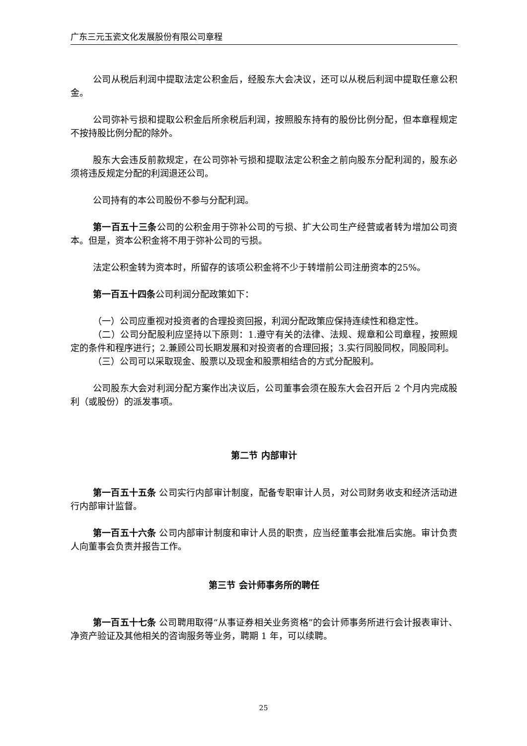广东三元玉瓷文化发展股份有限公司章程
公司从税后利润中提取法定公积金后，经股东大会决议，还可以从税后利润中提取任意公积金。
公司弥补亏损和提取公积金后所余税后利润，按照股东持有的股份比例分配，但本章程规定不按持股比例分配的除外。
股东大会违反前款规定，在公司弥补亏损和提取法定公积金之前向股东分配利润的，股东必须将违反规定分配的利润退还公司。
公司持有的本公司股份不参与分配利润。
第一百五十三条公司的公积金用于弥补公司的亏损、扩大公司生产经营或者转为增加公司资本。但是，资本公积金将不用于弥补公司的亏损。
法定公积金转为资本时，所留存的该项公积金将不少于转增前公司注册资本的25%。
第一百五十四条公司利润分配政策如下：
（一）公司应重视对投资者的合理投资回报，利润分配政策应保持连续性和稳定性。
（二）公司分配股利应坚持以下原则：1.遵守有关的法律、法规、规章和公司章程，按照规定的条件和程序进行；2.兼顾公司长期发展和对投资者的合理回报；3.实行同股同权，同股同利。
（三）公司可以采取现金、股票以及现金和股票相结合的方式分配股利。
公司股东大会对利润分配方案作出决议后，公司董事会须在股东大会召开后 2 个月内完成股利（或股份）的派发事项。
第二节 内部审计
第一百五十五条 公司实行内部审计制度，配备专职审计人员，对公司财务收支和经济活动进行内部审计监督。
第一百五十六条 公司内部审计制度和审计人员的职责，应当经董事会批准后实施。审计负责人向董事会负责并报告工作。
第三节 会计师事务所的聘任
第一百五十七条 公司聘用取得“从事证券相关业务资格”的会计师事务所进行会计报表审计、净资产验证及其他相关的咨询服务等业务，聘期 1 年，可以续聘。
25